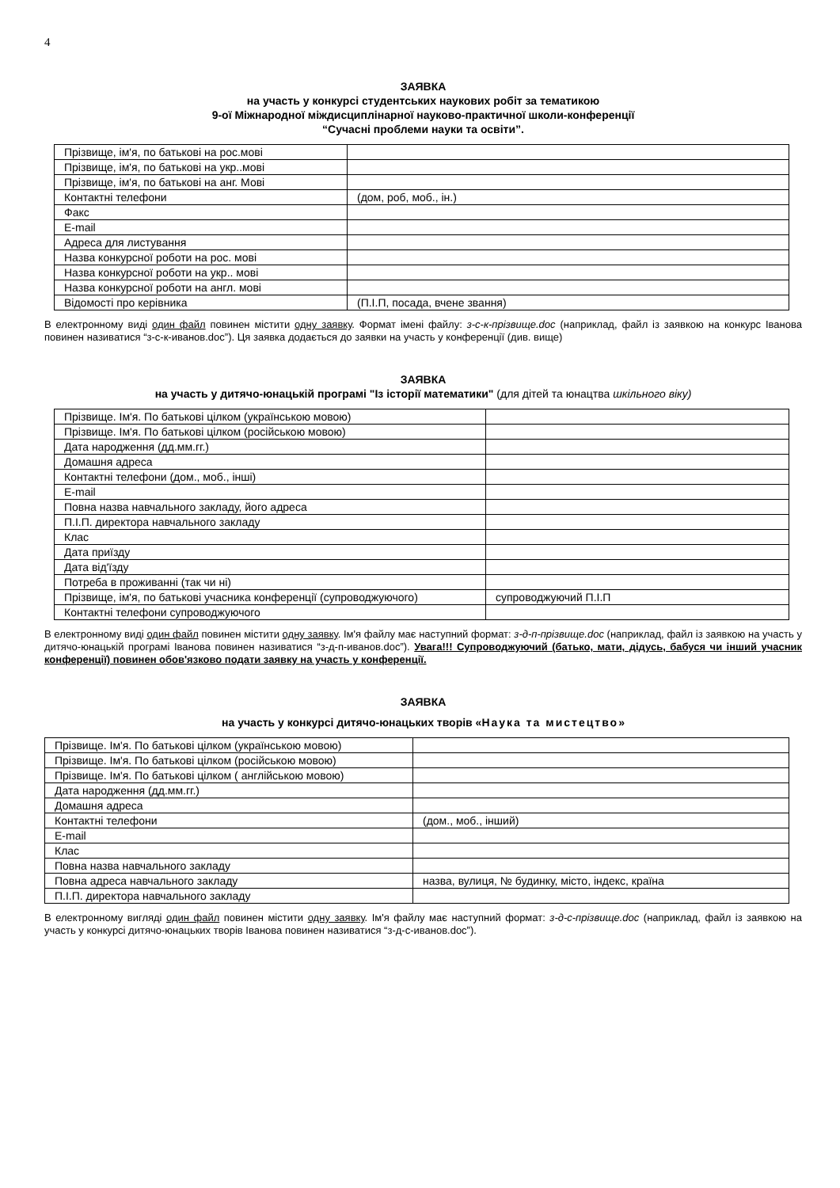4
ЗАЯВКА
на участь у конкурсі студентських наукових робіт за тематикою
9-ої Міжнародної міждисциплінарної науково-практичної школи-конференції
“Сучасні проблеми науки та освіти”.
| Прізвище, ім'я, по батькові на рос.мові | |
| Прізвище, ім'я, по батькові на укр..мові | |
| Прізвище, ім'я, по батькові на анг. Мові | |
| Контактні телефони | (дом, роб, моб., ін.) |
| Факс | |
| E-mail | |
| Адреса для листування | |
| Назва конкурсної роботи на рос. мові | |
| Назва конкурсної роботи на укр.. мові | |
| Назва конкурсної роботи на англ. мові | |
| Відомості про керівника | (П.І.П, посада, вчене звання) |
В електронному виді один файл повинен містити одну заявку. Формат імені файлу: з-с-к-прізвище.doc (наприклад, файл із заявкою на конкурс Іванова повинен називатися “з-с-к-иванов.doc”). Ця заявка додається до заявки на участь у конференції (див. вище)
ЗАЯВКА
на участь у дитячо-юнацькій програмі "Із історії математики" (для дітей та юнацтва шкільного віку)
| Прізвище. Ім'я. По батькові цілком (українською мовою) | |
| Прізвище. Ім'я. По батькові цілком (російською мовою) | |
| Дата народження (дд.мм.гг.) | |
| Домашня адреса | |
| Контактні телефони (дом., моб., інші) | |
| E-mail | |
| Повна назва навчального закладу, його адреса | |
| П.І.П. директора навчального закладу | |
| Клас | |
| Дата приїзду | |
| Дата від'їзду | |
| Потреба в проживанні (так чи ні) | |
| Прізвище, ім'я, по батькові учасника конференції (супроводжуючого) | супроводжуючий П.І.П |
| Контактні телефони супроводжуючого | |
В електронному виді один файл повинен містити одну заявку. Ім'я файлу має наступний формат: з-д-п-прізвище.doc (наприклад, файл із заявкою на участь у дитячо-юнацькій програмі Іванова повинен називатися “з-д-п-иванов.doc”). Увага!!! Супроводжуючий (батько, мати, дідусь, бабуся чи інший учасник конференції) повинен обов'язково подати заявку на участь у конференції.
ЗАЯВКА
на участь у конкурсі дитячо-юнацьких творів «Наука та мистецтво»
| Прізвище. Ім'я. По батькові цілком (українською мовою) | |
| Прізвище. Ім'я. По батькові цілком (російською мовою) | |
| Прізвище. Ім'я. По батькові цілком ( англійською мовою) | |
| Дата народження (дд.мм.гг.) | |
| Домашня адреса | |
| Контактні телефони | (дом., моб., інший) |
| E-mail | |
| Клас | |
| Повна назва навчального закладу | |
| Повна адреса навчального закладу | назва, вулиця, № будинку, місто, індекс, країна |
| П.І.П. директора навчального закладу | |
В електронному вигляді один файл повинен містити одну заявку. Ім'я файлу має наступний формат: з-д-с-прізвище.doc (наприклад, файл із заявкою на участь у конкурсі дитячо-юнацьких творів Іванова повинен називатися “з-д-с-иванов.doc”).